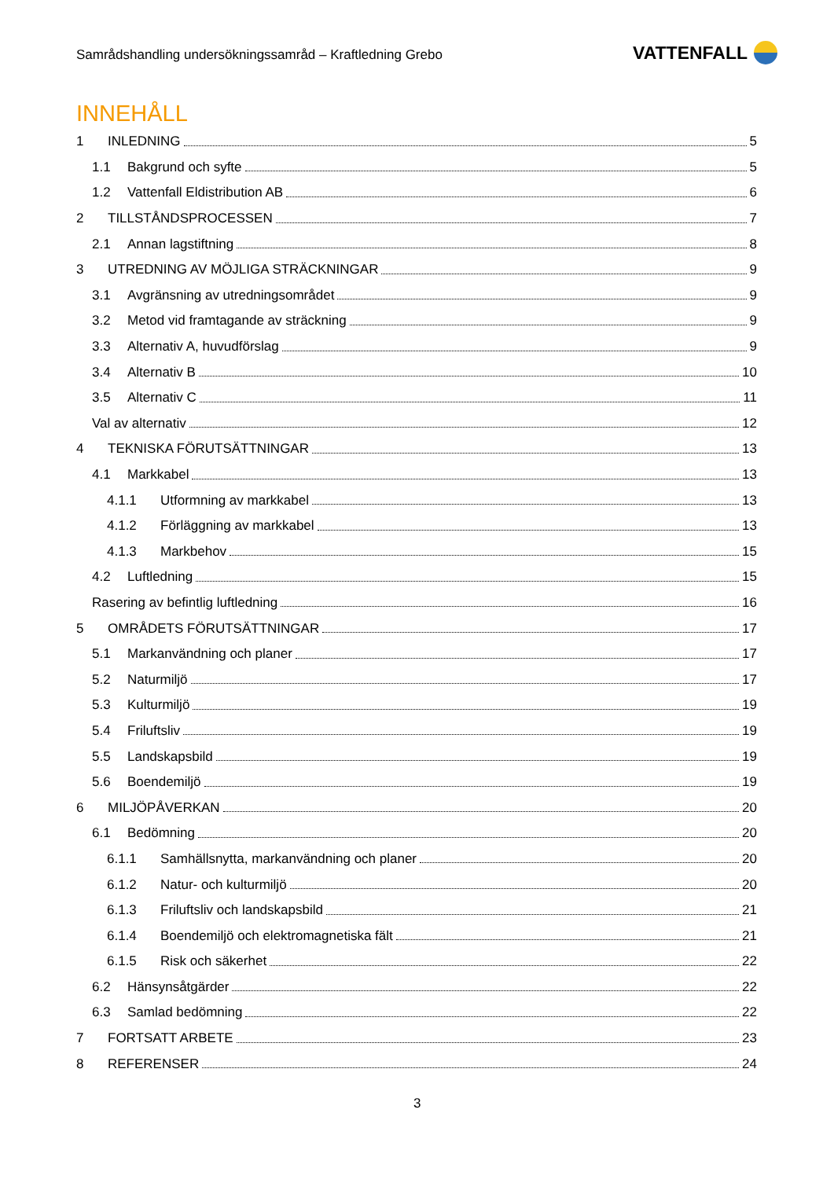Samrådshandling undersökningssamråd – Kraftledning Grebo
VATTENFALL
INNEHÅLL
1 INLEDNING 5
1.1 Bakgrund och syfte 5
1.2 Vattenfall Eldistribution AB 6
2 TILLSTÅNDSPROCESSEN 7
2.1 Annan lagstiftning 8
3 UTREDNING AV MÖJLIGA STRÄCKNINGAR 9
3.1 Avgränsning av utredningsområdet 9
3.2 Metod vid framtagande av sträckning 9
3.3 Alternativ A, huvudförslag 9
3.4 Alternativ B 10
3.5 Alternativ C 11
Val av alternativ 12
4 TEKNISKA FÖRUTSÄTTNINGAR 13
4.1 Markkabel 13
4.1.1 Utformning av markkabel 13
4.1.2 Förläggning av markkabel 13
4.1.3 Markbehov 15
4.2 Luftledning 15
Rasering av befintlig luftledning 16
5 OMRÅDETS FÖRUTSÄTTNINGAR 17
5.1 Markanvändning och planer 17
5.2 Naturmiljö 17
5.3 Kulturmiljö 19
5.4 Friluftsliv 19
5.5 Landskapsbild 19
5.6 Boendemiljö 19
6 MILJÖPÅVERKAN 20
6.1 Bedömning 20
6.1.1 Samhällsnytta, markanvändning och planer 20
6.1.2 Natur- och kulturmiljö 20
6.1.3 Friluftsliv och landskapsbild 21
6.1.4 Boendemiljö och elektromagnetiska fält 21
6.1.5 Risk och säkerhet 22
6.2 Hänsynsåtgärder 22
6.3 Samlad bedömning 22
7 FORTSATT ARBETE 23
8 REFERENSER 24
3